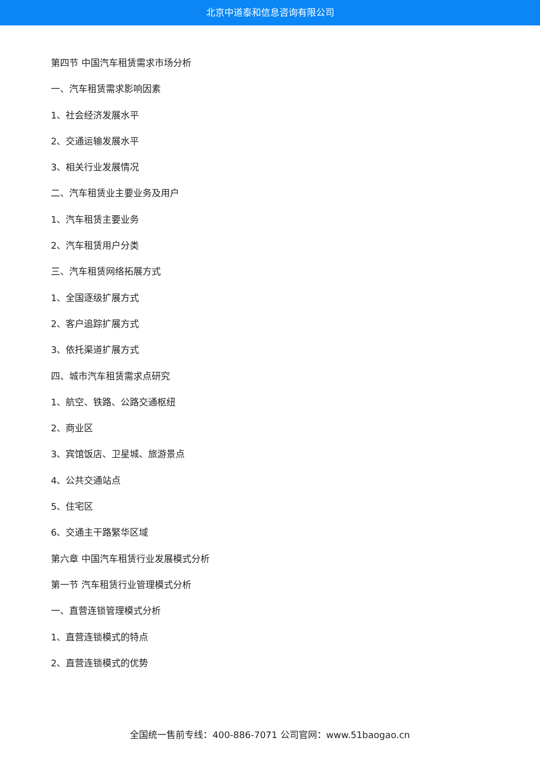北京中道泰和信息咨询有限公司
第四节 中国汽车租赁需求市场分析
一、汽车租赁需求影响因素
1、社会经济发展水平
2、交通运输发展水平
3、相关行业发展情况
二、汽车租赁业主要业务及用户
1、汽车租赁主要业务
2、汽车租赁用户分类
三、汽车租赁网络拓展方式
1、全国逐级扩展方式
2、客户追踪扩展方式
3、依托渠道扩展方式
四、城市汽车租赁需求点研究
1、航空、铁路、公路交通枢纽
2、商业区
3、宾馆饭店、卫星城、旅游景点
4、公共交通站点
5、住宅区
6、交通主干路繁华区域
第六章 中国汽车租赁行业发展模式分析
第一节 汽车租赁行业管理模式分析
一、直营连锁管理模式分析
1、直营连锁模式的特点
2、直营连锁模式的优势
全国统一售前专线：400-886-7071 公司官网：www.51baogao.cn